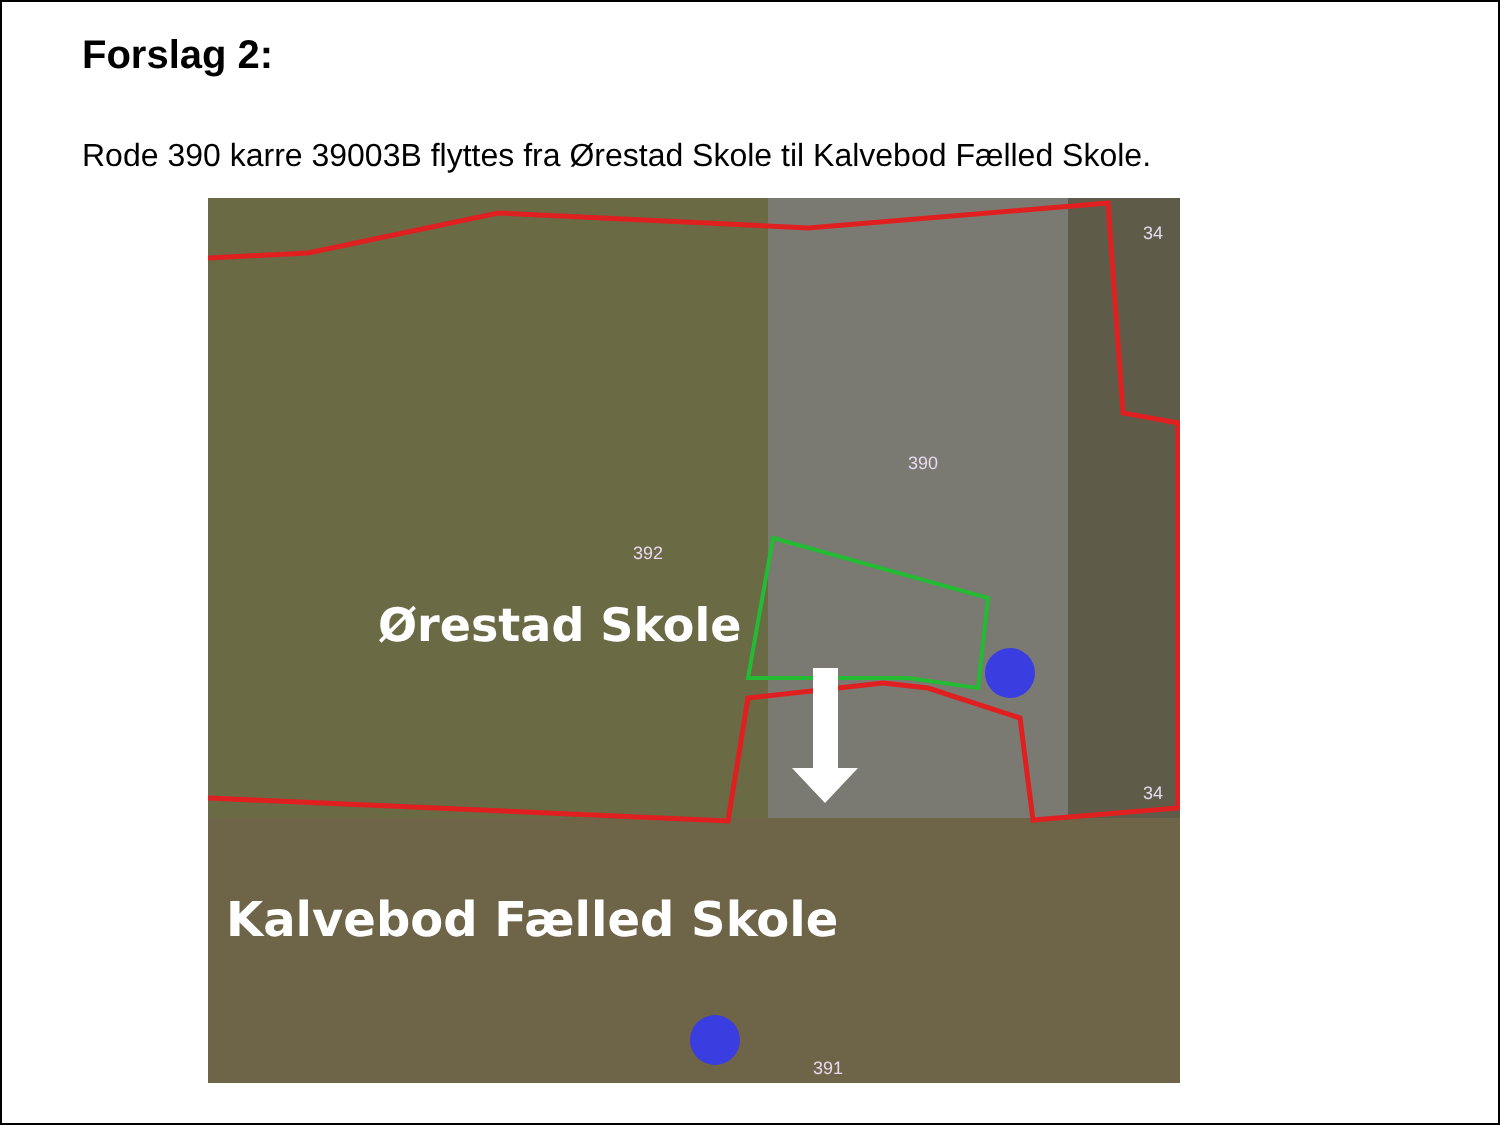Forslag 2:
Rode 390 karre 39003B flyttes fra Ørestad Skole til Kalvebod Fælled Skole.
392
390
391
34
34
Ørestad Skole
Kalvebod Fælled Skole